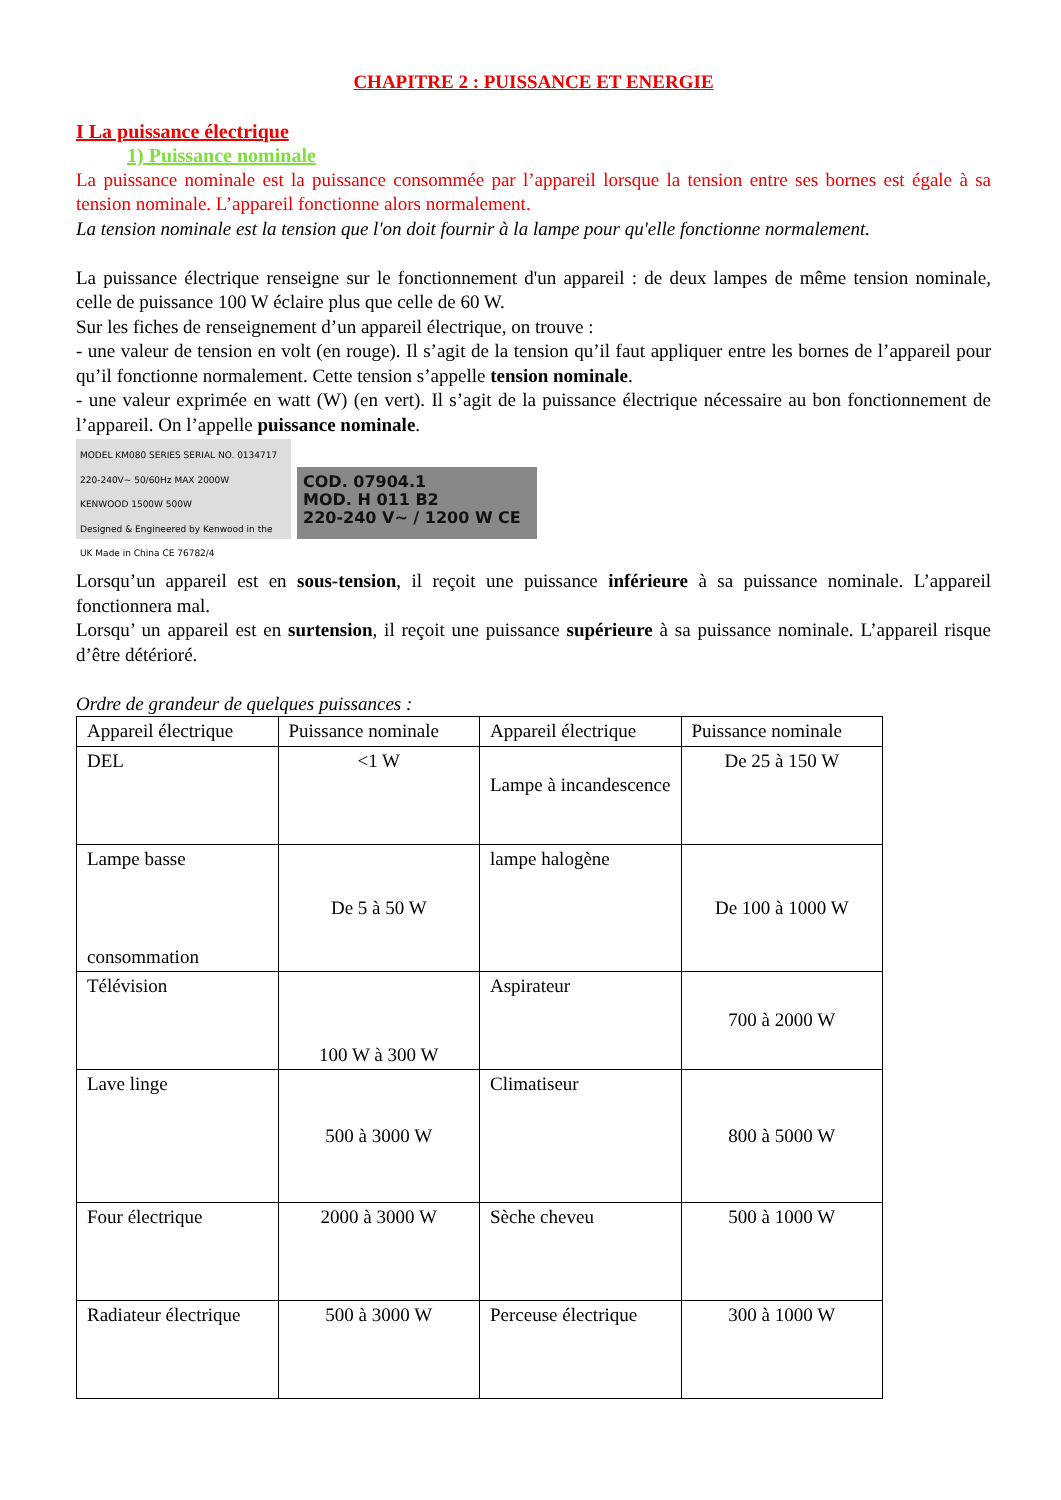CHAPITRE 2 : PUISSANCE ET ENERGIE
I La puissance électrique
1) Puissance nominale
La puissance nominale est la puissance consommée par l’appareil lorsque la tension entre ses bornes est égale à sa tension nominale. L’appareil fonctionne alors normalement.
La tension nominale est la tension que l'on doit fournir à la lampe pour qu'elle fonctionne normalement.
La puissance électrique renseigne sur le fonctionnement d'un appareil : de deux lampes de même tension nominale, celle de puissance 100 W éclaire plus que celle de 60 W.
Sur les fiches de renseignement d’un appareil électrique, on trouve :
- une valeur de tension en volt (en rouge). Il s’agit de la tension qu’il faut appliquer entre les bornes de l’appareil pour qu’il fonctionne normalement. Cette tension s’appelle tension nominale.
- une valeur exprimée en watt (W) (en vert). Il s’agit de la puissance électrique nécessaire au bon fonctionnement de l’appareil. On l’appelle puissance nominale.
MODEL KM080 SERIES SERIAL NO. 0134717
220-240V~ 50/60Hz MAX 2000W
KENWOOD 1500W 500W
Designed & Engineered by Kenwood in the UK Made in China CE 76782/4
COD. 07904.1
MOD. H 011 B2
220-240 V~ / 1200 W CE
Lorsqu’un appareil est en sous-tension, il reçoit une puissance inférieure à sa puissance nominale. L’appareil fonctionnera mal.
Lorsqu’ un appareil est en surtension, il reçoit une puissance supérieure à sa puissance nominale. L’appareil risque d’être détérioré.
Ordre de grandeur de quelques puissances :
| Appareil électrique | Puissance nominale | Appareil électrique | Puissance nominale |
| --- | --- | --- | --- |
| DEL | <1 W | Lampe à incandescence | De 25 à 150 W |
| Lampe basse consommation | De 5 à 50 W | lampe halogène | De 100 à 1000 W |
| Télévision | 100 W à 300 W | Aspirateur | 700 à 2000 W |
| Lave linge | 500 à 3000 W | Climatiseur | 800 à 5000 W |
| Four électrique | 2000 à 3000 W | Sèche cheveu | 500 à 1000 W |
| Radiateur électrique | 500 à 3000 W | Perceuse électrique | 300 à 1000 W |